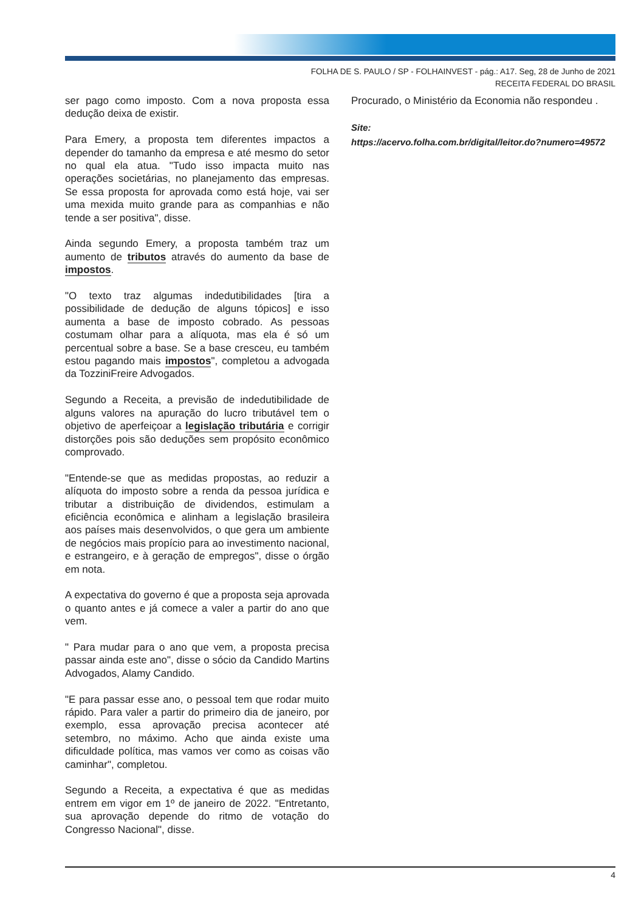FOLHA DE S. PAULO / SP - FOLHAINVEST - pág.: A17. Seg, 28 de Junho de 2021
RECEITA FEDERAL DO BRASIL
ser pago como imposto. Com a nova proposta essa dedução deixa de existir.
Para Emery, a proposta tem diferentes impactos a depender do tamanho da empresa e até mesmo do setor no qual ela atua. "Tudo isso impacta muito nas operações societárias, no planejamento das empresas. Se essa proposta for aprovada como está hoje, vai ser uma mexida muito grande para as companhias e não tende a ser positiva", disse.
Ainda segundo Emery, a proposta também traz um aumento de tributos através do aumento da base de impostos.
"O texto traz algumas indedutibilidades [tira a possibilidade de dedução de alguns tópicos] e isso aumenta a base de imposto cobrado. As pessoas costumam olhar para a alíquota, mas ela é só um percentual sobre a base. Se a base cresceu, eu também estou pagando mais impostos", completou a advogada da TozziniFreire Advogados.
Segundo a Receita, a previsão de indedutibilidade de alguns valores na apuração do lucro tributável tem o objetivo de aperfeiçoar a legislação tributária e corrigir distorções pois são deduções sem propósito econômico comprovado.
"Entende-se que as medidas propostas, ao reduzir a alíquota do imposto sobre a renda da pessoa jurídica e tributar a distribuição de dividendos, estimulam a eficiência econômica e alinham a legislação brasileira aos países mais desenvolvidos, o que gera um ambiente de negócios mais propício para ao investimento nacional, e estrangeiro, e à geração de empregos", disse o órgão em nota.
A expectativa do governo é que a proposta seja aprovada o quanto antes e já comece a valer a partir do ano que vem.
" Para mudar para o ano que vem, a proposta precisa passar ainda este ano", disse o sócio da Candido Martins Advogados, Alamy Candido.
"E para passar esse ano, o pessoal tem que rodar muito rápido. Para valer a partir do primeiro dia de janeiro, por exemplo, essa aprovação precisa acontecer até setembro, no máximo. Acho que ainda existe uma dificuldade política, mas vamos ver como as coisas vão caminhar", completou.
Segundo a Receita, a expectativa é que as medidas entrem em vigor em 1º de janeiro de 2022. "Entretanto, sua aprovação depende do ritmo de votação do Congresso Nacional", disse.
Procurado, o Ministério da Economia não respondeu .
Site:
https://acervo.folha.com.br/digital/leitor.do?numero=49572
4